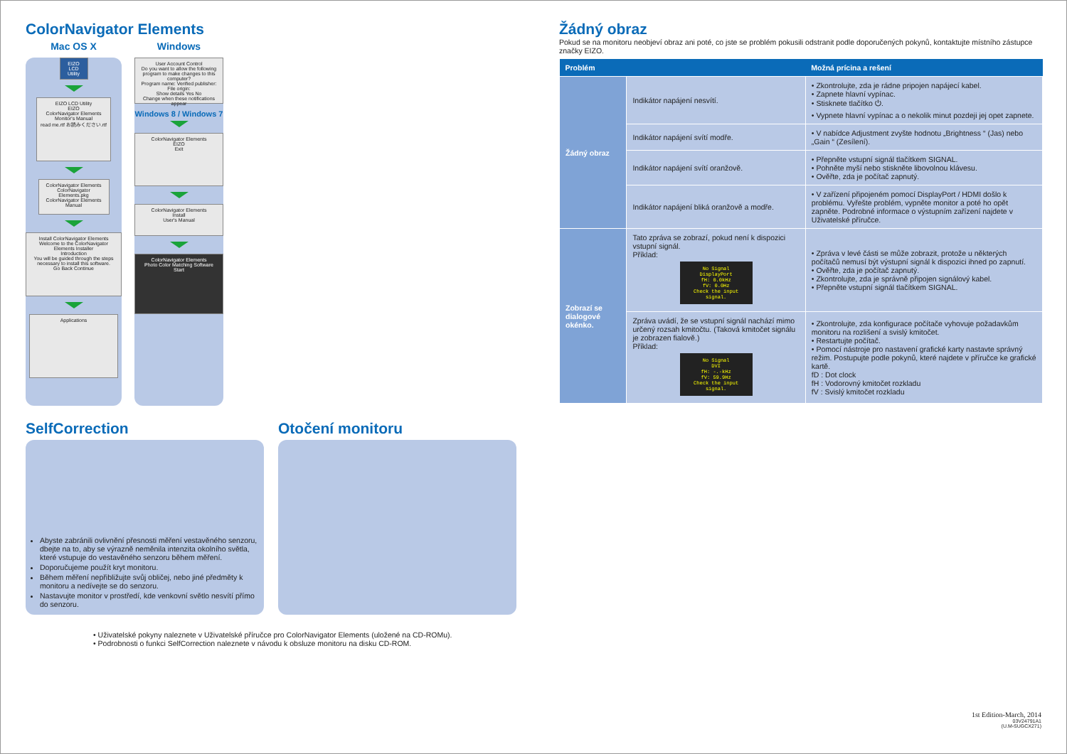ColorNavigator Elements
Mac OS X
EIZO LCD Utility
EIZO LCD Utility
EIZO
ColorNavigator Elements Monitor's Manual
read me.rtf お読みください.rtf
ColorNavigator Elements
ColorNavigator Elements.pkg ColorNavigator Elements Manual
Install ColorNavigator Elements
Welcome to the ColorNavigator Elements Installer
Introduction
You will be guided through the steps necessary to install this software.
Go Back Continue
Applications
Windows
User Account Control
Do you want to allow the following program to make changes to this computer?
Program name: Verified publisher: File origin:
Show details Yes No
Change when these notifications appear
Windows 8 / Windows 7
ColorNavigator Elements
EIZO
Exit
ColorNavigator Elements
Install
User's Manual
ColorNavigator Elements
Photo Color Matching Software
Start
SelfCorrection
Abyste zabránili ovlivnění přesnosti měření vestavěného senzoru, dbejte na to, aby se výrazně neměnila intenzita okolního světla, které vstupuje do vestavěného senzoru během měření.
Doporučujeme použít kryt monitoru.
Během měření nepřibližujte svůj obličej, nebo jiné předměty k monitoru a nedívejte se do senzoru.
Nastavujte monitor v prostředí, kde venkovní světlo nesvítí přímo do senzoru.
Otočení monitoru
• Uživatelské pokyny naleznete v Uživatelské příručce pro ColorNavigator Elements (uložené na CD-ROMu).
• Podrobnosti o funkci SelfCorrection naleznete v návodu k obsluze monitoru na disku CD-ROM.
Žádný obraz
Pokud se na monitoru neobjeví obraz ani poté, co jste se problém pokusili odstranit podle doporučených pokynů, kontaktujte místního zástupce značky EIZO.
| Problém | | Možná prícina a rešení |
| --- | --- | --- |
| Žádný obraz | Indikátor napájení nesvítí. | • Zkontrolujte, zda je rádne pripojen napájecí kabel. • Zapnete hlavní vypínac. • Stisknete tlačítko ⏻. • Vypnete hlavní vypínac a o nekolik minut pozdeji jej opet zapnete. |
| | Indikátor napájení svítí modře. | • V nabídce Adjustment zvyšte hodnotu „Brightness “ (Jas) nebo „Gain “ (Zesílení). |
| | Indikátor napájení svítí oranžově. | • Přepněte vstupní signál tlačítkem SIGNAL. • Pohněte myší nebo stiskněte libovolnou klávesu. • Ověřte, zda je počítač zapnutý. |
| | Indikátor napájení bliká oranžově a modře. | • V zařízení připojeném pomocí DisplayPort / HDMI došlo k problému. Vyřešte problém, vypněte monitor a poté ho opět zapněte. Podrobné informace o výstupním zařízení najdete v Uživatelské příručce. |
| Zobrazí se dialogové okénko. | Tato zpráva se zobrazí, pokud není k dispozici vstupní signál. Příklad: No Signal DisplayPort fH: 0.0kHz fV: 0.0Hz Check the input signal. | • Zpráva v levé části se může zobrazit, protože u některých počítačů nemusí být výstupní signál k dispozici ihned po zapnutí. • Ověřte, zda je počítač zapnutý. • Zkontrolujte, zda je správně připojen signálový kabel. • Přepněte vstupní signál tlačítkem SIGNAL. |
| | Zpráva uvádí, že se vstupní signál nachází mimo určený rozsah kmitočtu. (Taková kmitočet signálu je zobrazen fialově.) Příklad: No Signal DVI fH: -.-kHz fV: 59.9Hz Check the input signal. | • Zkontrolujte, zda konfigurace počítače vyhovuje požadavkům monitoru na rozlišení a svislý kmitočet. • Restartujte počítač. • Pomocí nástroje pro nastavení grafické karty nastavte správný režim. Postupujte podle pokynů, které najdete v příručce ke grafické kartě. fD : Dot clock fH : Vodorovný kmitočet rozkladu fV : Svislý kmitočet rozkladu |
1st Edition-March, 2014
03V24791A1
(U.M-SUGCX271)